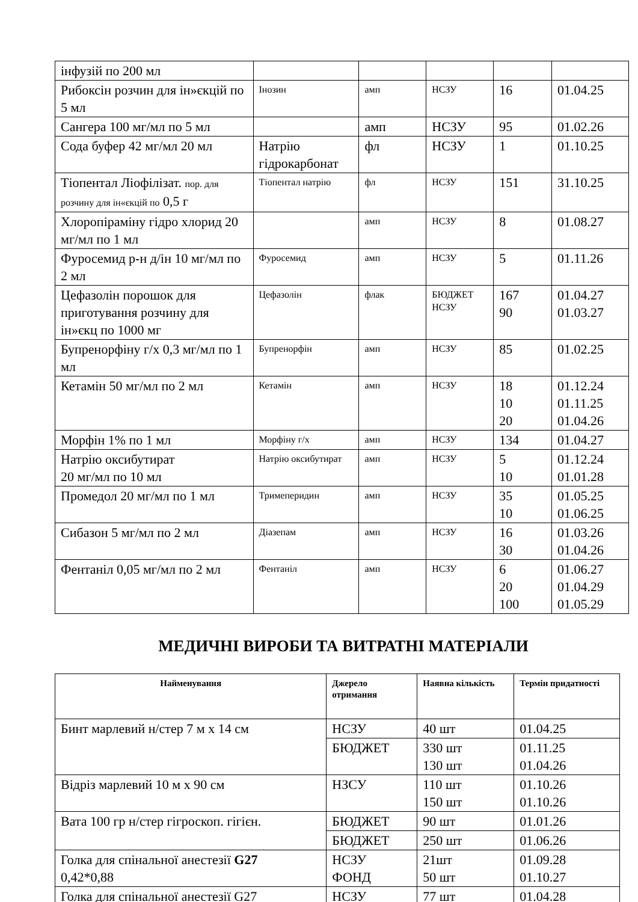| інфузій по 200 мл | | | | | |
| Рибоксін розчин для ін»єкцій по 5 мл | Інозин | амп | НСЗУ | 16 | 01.04.25 |
| Сангера 100 мг/мл по 5 мл | | амп | НСЗУ | 95 | 01.02.26 |
| Сода буфер 42 мг/мл 20 мл | Натрію гідрокарбонат | фл | НСЗУ | 1 | 01.10.25 |
| Тіопентал Ліофілізат. пор. для розчину для ін«єкцій по 0,5 г | Тіопентал натрію | фл | НСЗУ | 151 | 31.10.25 |
| Хлоропіраміну гідро хлорид 20 мг/мл по 1 мл | | амп | НСЗУ | 8 | 01.08.27 |
| Фуросемид р-н д/ін 10 мг/мл по 2 мл | Фуросемид | амп | НСЗУ | 5 | 01.11.26 |
| Цефазолін порошок для приготування розчину для ін»єкц по 1000 мг | Цефазолін | флак | БЮДЖЕТ НСЗУ | 167 90 | 01.04.27 01.03.27 |
| Бупренорфіну г/х 0,3 мг/мл по 1 мл | Бупренорфін | амп | НСЗУ | 85 | 01.02.25 |
| Кетамін 50 мг/мл по 2 мл | Кетамін | амп | НСЗУ | 18 10 20 | 01.12.24 01.11.25 01.04.26 |
| Морфін 1% по 1 мл | Морфіну г/х | амп | НСЗУ | 134 | 01.04.27 |
| Натрію оксибутират 20 мг/мл по 10 мл | Натрію оксибутират | амп | НСЗУ | 5 10 | 01.12.24 01.01.28 |
| Промедол 20 мг/мл по 1 мл | Тримеперидин | амп | НСЗУ | 35 10 | 01.05.25 01.06.25 |
| Сибазон 5 мг/мл по 2 мл | Діазепам | амп | НСЗУ | 16 30 | 01.03.26 01.04.26 |
| Фентаніл 0,05 мг/мл по 2 мл | Фентаніл | амп | НСЗУ | 6 20 100 | 01.06.27 01.04.29 01.05.29 |
МЕДИЧНІ ВИРОБИ ТА ВИТРАТНІ МАТЕРІАЛИ
| Найменування | Джерело отримання | Наявна кількість | Термін придатності |
| --- | --- | --- | --- |
| Бинт марлевий н/стер 7 м х 14 см | НСЗУ | 40 шт | 01.04.25 |
| | БЮДЖЕТ | 330 шт 130 шт | 01.11.25 01.04.26 |
| Відріз марлевий 10 м х 90 см | НЗСУ | 110 шт 150 шт | 01.10.26 01.10.26 |
| Вата 100 гр н/стер гігроскоп. гігієн. | БЮДЖЕТ | 90 шт | 01.01.26 |
| | БЮДЖЕТ | 250 шт | 01.06.26 |
| Голка для спінальної анестезії G27 0,42*0,88 | НСЗУ ФОНД | 21шт 50 шт | 01.09.28 01.10.27 |
| Голка для спінальної анестезії G27 | НСЗУ | 77 шт | 01.04.28 |